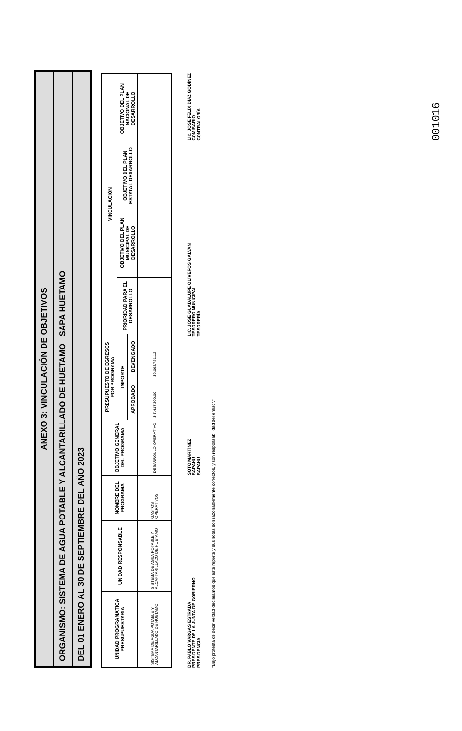ANEXO 3: VINCULACIÓN DE OBJETIVOS
ORGANISMO: SISTEMA DE AGUA POTABLE Y ALCANTARILLADO DE HUETAMO SAPA HUETAMO
DEL 01 ENERO AL 30 DE SEPTIEMBRE DEL AÑO 2023
| UNIDAD PROGRAMÁTICA PRESUPUESTARIA | UNIDAD RESPONSABLE | NOMBRE DEL PROGRAMA | OBJETIVO GENERAL DEL PROGRAMA | PRESUPUESTO DE EGRESOS POR PROGRAMA | | VINCULACIÓN | | | |
| --- | --- | --- | --- | --- | --- | --- | --- | --- | --- |
| | | | | IMPORTE | | PRIORIDAD PARA EL DESARROLLO | OBJETIVO DEL PLAN MUNICIPAL DE DESARROLLO | OBJETIVO DEL PLAN ESTATAL DESARROLLO | OBJETIVO DEL PLAN NACIONAL DE DESARROLLO |
| | | | | APROBADO | DEVENGADO | | | | |
| SISTEMA DE AGUA POTABLE Y ALCANTARILLADO DE HUETAMO | SISTEMA DE AGUA POTABLE Y ALCANTARILLADO DE HUETAMO | GASTOS OPERATIVOS | DESARROLLO OPERATIVO | $ 7,417,300.00 | $6,063,781.12 | | | | |
DR. PABLO VARGAS ESTRADA
PRESIDENTE DE LA JUNTA DE GOBIERNO
PRESIDENCIA
SOTO MARTÍNEZ
SAPAHU
SAPAHU
LIC. JOSÉ GUADALUPE OLIVEROS GALVAN
TESORERO MUNICIPAL
TESORERÍA
LIC. JOSÉ FÉLIX DÍAZ GODÍNEZ
COMISARIO
CONTRALORÍA
"Bajo protesta de decir verdad declaramos que este reporte y sus notas son razonablemente correctos, y son responsabilidad del emisor."
001016